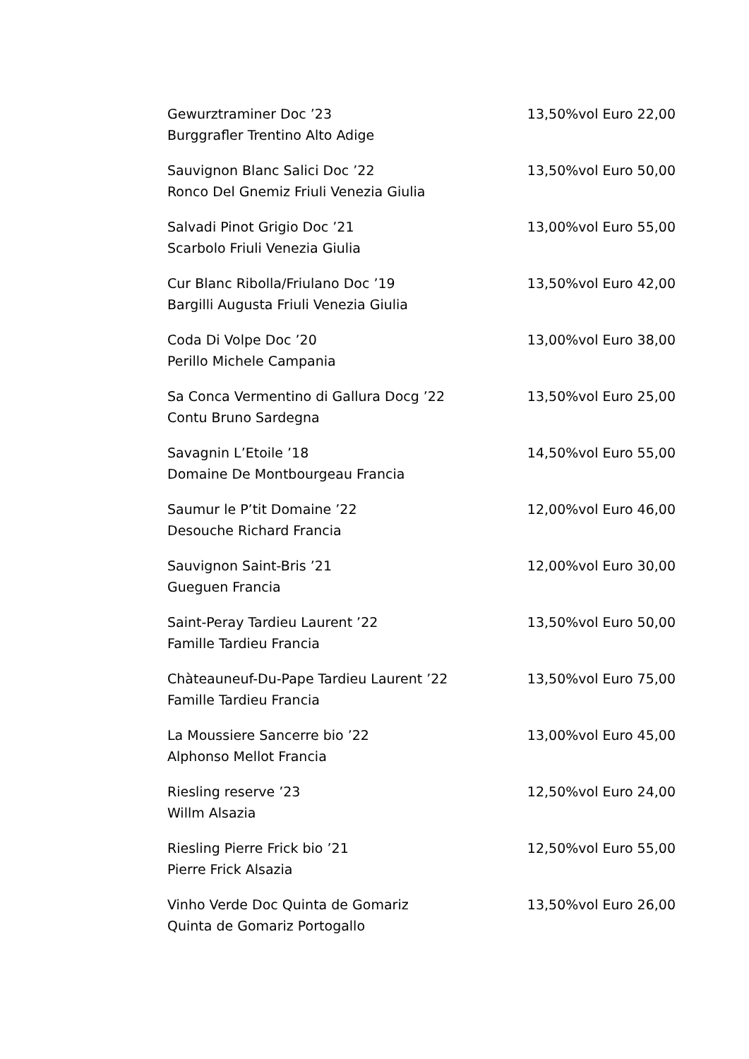Gewurztraminer Doc ’23 13,50%vol Euro 22,00
Burggrafler Trentino Alto Adige
Sauvignon Blanc Salici Doc ’22 13,50%vol Euro 50,00
Ronco Del Gnemiz Friuli Venezia Giulia
Salvadi Pinot Grigio Doc ’21 13,00%vol Euro 55,00
Scarbolo Friuli Venezia Giulia
Cur Blanc Ribolla/Friulano Doc ’19 13,50%vol Euro 42,00
Bargilli Augusta Friuli Venezia Giulia
Coda Di Volpe Doc ’20 13,00%vol Euro 38,00
Perillo Michele Campania
Sa Conca Vermentino di Gallura Docg ’22 13,50%vol Euro 25,00
Contu Bruno Sardegna
Savagnin L’Etoile ’18 14,50%vol Euro 55,00
Domaine De Montbourgeau Francia
Saumur le P’tit Domaine ’22 12,00%vol Euro 46,00
Desouche Richard Francia
Sauvignon Saint-Bris ’21 12,00%vol Euro 30,00
Gueguen Francia
Saint-Peray Tardieu Laurent ’22 13,50%vol Euro 50,00
Famille Tardieu Francia
Chàteauneuf-Du-Pape Tardieu Laurent ’22 13,50%vol Euro 75,00
Famille Tardieu Francia
La Moussiere Sancerre bio ’22 13,00%vol Euro 45,00
Alphonso Mellot Francia
Riesling reserve ’23 12,50%vol Euro 24,00
Willm Alsazia
Riesling Pierre Frick bio ’21 12,50%vol Euro 55,00
Pierre Frick Alsazia
Vinho Verde Doc Quinta de Gomariz 13,50%vol Euro 26,00
Quinta de Gomariz Portogallo